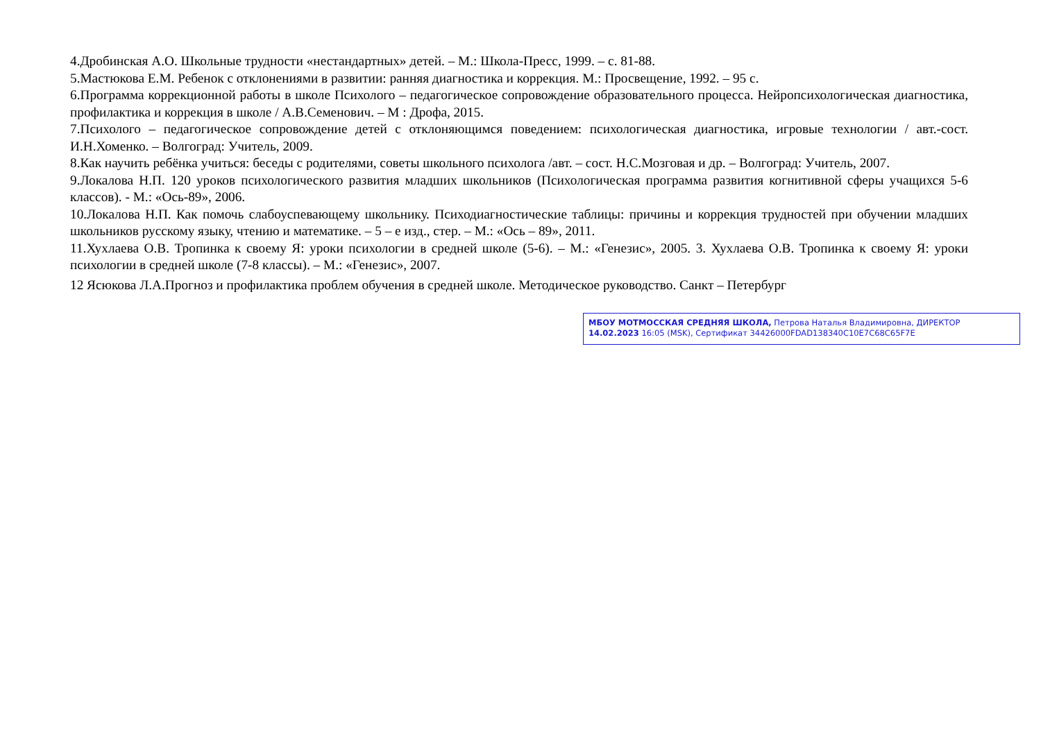4.Дробинская А.О. Школьные трудности «нестандартных» детей. – М.: Школа-Пресс, 1999. – с. 81-88.
5.Мастюкова Е.М. Ребенок с отклонениями в развитии: ранняя диагностика и коррекция. М.: Просвещение, 1992. – 95 с.
6.Программа коррекционной работы в школе Психолого – педагогическое сопровождение образовательного процесса. Нейропсихологическая диагностика, профилактика и коррекция в школе / А.В.Семенович. – М : Дрофа, 2015.
7.Психолого – педагогическое сопровождение детей с отклоняющимся поведением: психологическая диагностика, игровые технологии / авт.-сост. И.Н.Хоменко. – Волгоград: Учитель, 2009.
8.Как научить ребёнка учиться: беседы с родителями, советы школьного психолога /авт. – сост. Н.С.Мозговая и др. – Волгоград: Учитель, 2007.
9.Локалова Н.П. 120 уроков психологического развития младших школьников (Психологическая программа развития когнитивной сферы учащихся 5-6 классов). - М.: «Ось-89», 2006.
10.Локалова Н.П. Как помочь слабоуспевающему школьнику. Психодиагностические таблицы: причины и коррекция трудностей при обучении младших школьников русскому языку, чтению и математике. – 5 – е изд., стер. – М.: «Ось – 89», 2011.
11.Хухлаева О.В. Тропинка к своему Я: уроки психологии в средней школе (5-6). – М.: «Генезис», 2005. 3. Хухлаева О.В. Тропинка к своему Я: уроки психологии в средней школе (7-8 классы). – М.: «Генезис», 2007.
12 Ясюкова Л.А.Прогноз и профилактика проблем обучения в средней школе. Методическое руководство. Санкт – Петербург
МБОУ МОТМОССКАЯ СРЕДНЯЯ ШКОЛА, Петрова Наталья Владимировна, ДИРЕКТОР
14.02.2023 16:05 (MSK), Сертификат 34426000FDAD138340C10E7C68C65F7E